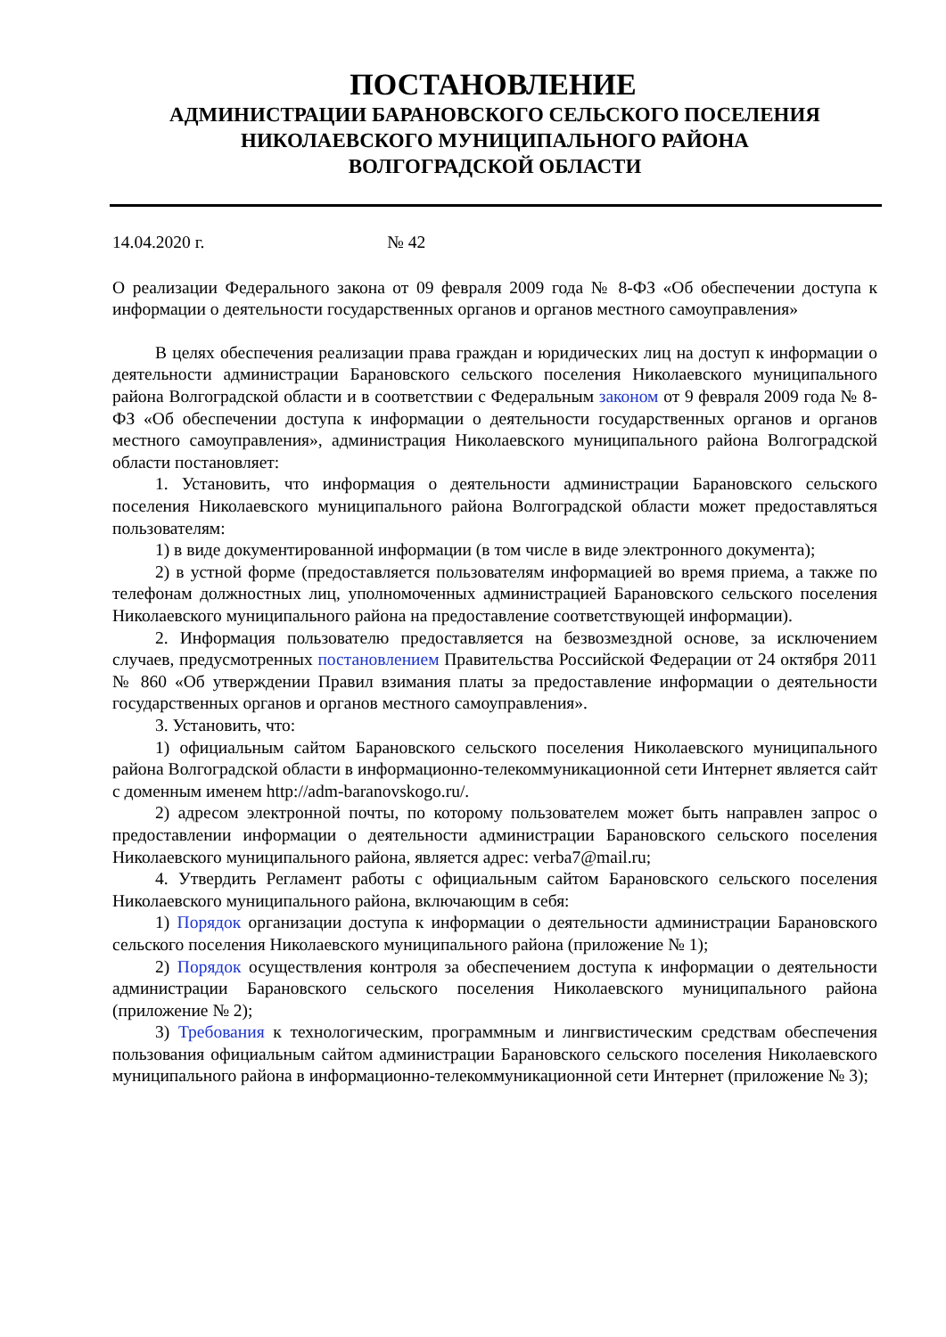ПОСТАНОВЛЕНИЕ
АДМИНИСТРАЦИИ БАРАНОВСКОГО СЕЛЬСКОГО ПОСЕЛЕНИЯ
НИКОЛАЕВСКОГО МУНИЦИПАЛЬНОГО РАЙОНА
ВОЛГОГРАДСКОЙ ОБЛАСТИ
14.04.2020 г. № 42
О реализации Федерального закона от 09 февраля 2009 года № 8-ФЗ «Об обеспечении доступа к информации о деятельности государственных органов и органов местного самоуправления»
В целях обеспечения реализации права граждан и юридических лиц на доступ к информации о деятельности администрации Барановского сельского поселения Николаевского муниципального района Волгоградской области и в соответствии с Федеральным законом от 9 февраля 2009 года № 8-ФЗ «Об обеспечении доступа к информации о деятельности государственных органов и органов местного самоуправления», администрация Николаевского муниципального района Волгоградской области постановляет:
1. Установить, что информация о деятельности администрации Барановского сельского поселения Николаевского муниципального района Волгоградской области может предоставляться пользователям:
1) в виде документированной информации (в том числе в виде электронного документа);
2) в устной форме (предоставляется пользователям информацией во время приема, а также по телефонам должностных лиц, уполномоченных администрацией Барановского сельского поселения Николаевского муниципального района на предоставление соответствующей информации).
2. Информация пользователю предоставляется на безвозмездной основе, за исключением случаев, предусмотренных постановлением Правительства Российской Федерации от 24 октября 2011 № 860 «Об утверждении Правил взимания платы за предоставление информации о деятельности государственных органов и органов местного самоуправления».
3. Установить, что:
1) официальным сайтом Барановского сельского поселения Николаевского муниципального района Волгоградской области в информационно-телекоммуникационной сети Интернет является сайт с доменным именем http://adm-baranovskogo.ru/.
2) адресом электронной почты, по которому пользователем может быть направлен запрос о предоставлении информации о деятельности администрации Барановского сельского поселения Николаевского муниципального района, является адрес: verba7@mail.ru;
4. Утвердить Регламент работы с официальным сайтом Барановского сельского поселения Николаевского муниципального района, включающим в себя:
1) Порядок организации доступа к информации о деятельности администрации Барановского сельского поселения Николаевского муниципального района (приложение № 1);
2) Порядок осуществления контроля за обеспечением доступа к информации о деятельности администрации Барановского сельского поселения Николаевского муниципального района (приложение № 2);
3) Требования к технологическим, программным и лингвистическим средствам обеспечения пользования официальным сайтом администрации Барановского сельского поселения Николаевского муниципального района в информационно-телекоммуникационной сети Интернет (приложение № 3);